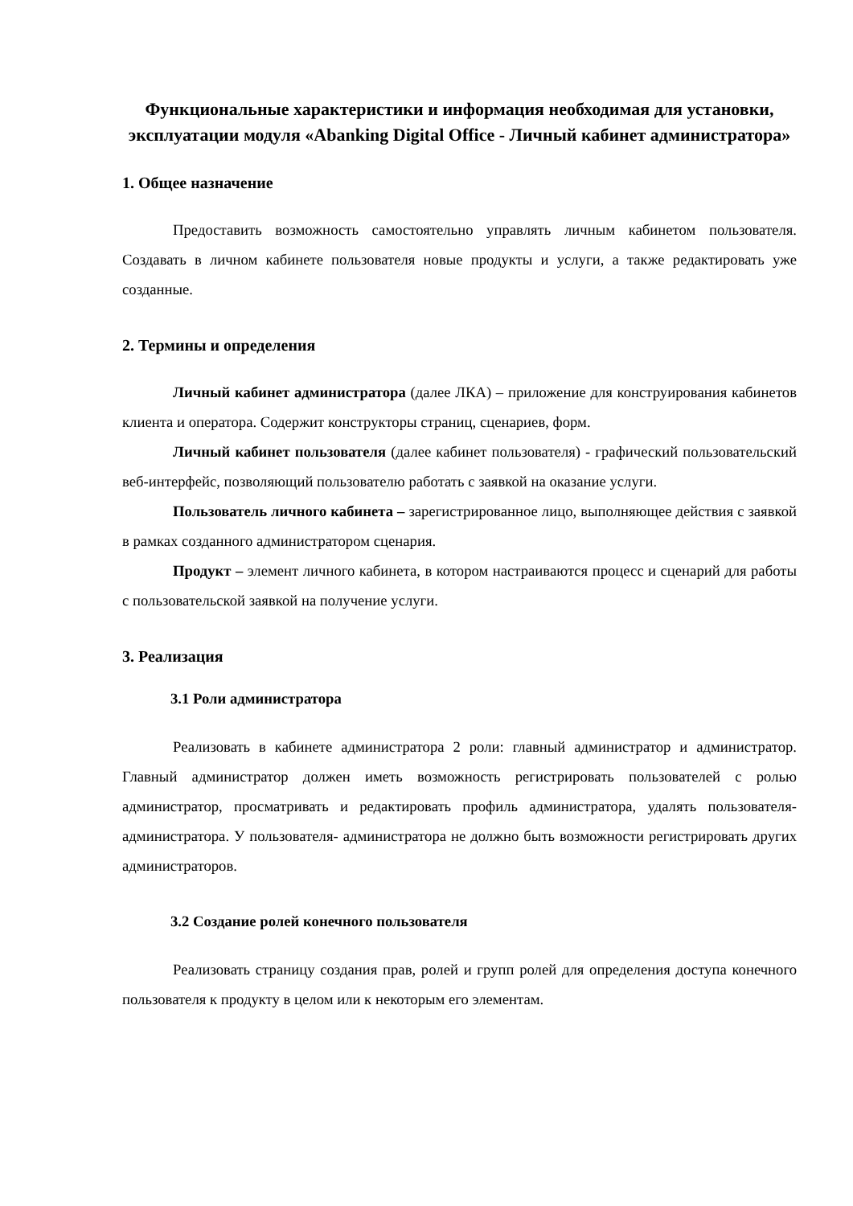Функциональные характеристики и информация необходимая для установки, эксплуатации модуля «Abanking Digital Office - Личный кабинет администратора»
1. Общее назначение
Предоставить возможность самостоятельно управлять личным кабинетом пользователя. Создавать в личном кабинете пользователя новые продукты и услуги, а также редактировать уже созданные.
2. Термины и определения
Личный кабинет администратора (далее ЛКА) – приложение для конструирования кабинетов клиента и оператора. Содержит конструкторы страниц, сценариев, форм.
Личный кабинет пользователя (далее кабинет пользователя) - графический пользовательский веб-интерфейс, позволяющий пользователю работать с заявкой на оказание услуги.
Пользователь личного кабинета – зарегистрированное лицо, выполняющее действия с заявкой в рамках созданного администратором сценария.
Продукт – элемент личного кабинета, в котором настраиваются процесс и сценарий для работы с пользовательской заявкой на получение услуги.
3. Реализация
3.1 Роли администратора
Реализовать в кабинете администратора 2 роли: главный администратор и администратор. Главный администратор должен иметь возможность регистрировать пользователей с ролью администратор, просматривать и редактировать профиль администратора, удалять пользователя-администратора. У пользователя- администратора не должно быть возможности регистрировать других администраторов.
3.2 Создание ролей конечного пользователя
Реализовать страницу создания прав, ролей и групп ролей для определения доступа конечного пользователя к продукту в целом или к некоторым его элементам.